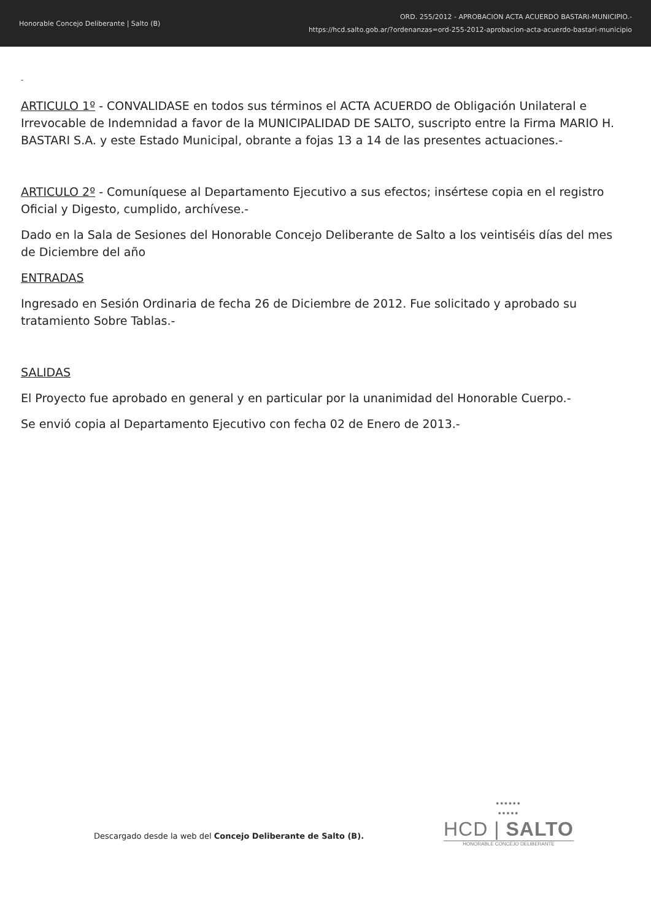Honorable Concejo Deliberante | Salto (B)
ORD. 255/2012 - APROBACION ACTA ACUERDO BASTARI-MUNICIPIO.-
https://hcd.salto.gob.ar/?ordenanzas=ord-255-2012-aprobacion-acta-acuerdo-bastari-municipio
-
ARTICULO 1º - CONVALIDASE en todos sus términos el ACTA ACUERDO de Obligación Unilateral e Irrevocable de Indemnidad a favor de la MUNICIPALIDAD DE SALTO, suscripto entre la Firma MARIO H. BASTARI S.A. y este Estado Municipal, obrante a fojas 13 a 14 de las presentes actuaciones.-
ARTICULO 2º - Comuníquese al Departamento Ejecutivo a sus efectos; insértese copia en el registro Oficial y Digesto, cumplido, archívese.-
Dado en la Sala de Sesiones del Honorable Concejo Deliberante de Salto a los veintiséis días del mes de Diciembre del año
ENTRADAS
Ingresado en Sesión Ordinaria de fecha 26 de Diciembre de 2012. Fue solicitado y aprobado su tratamiento Sobre Tablas.-
SALIDAS
El Proyecto fue aprobado en general y en particular por la unanimidad del Honorable Cuerpo.-
Se envió copia al Departamento Ejecutivo con fecha 02 de Enero de 2013.-
Descargado desde la web del Concejo Deliberante de Salto (B).
••••••
•••••
HCD | SALTO
HONORABLE CONCEJO DELIBERANTE